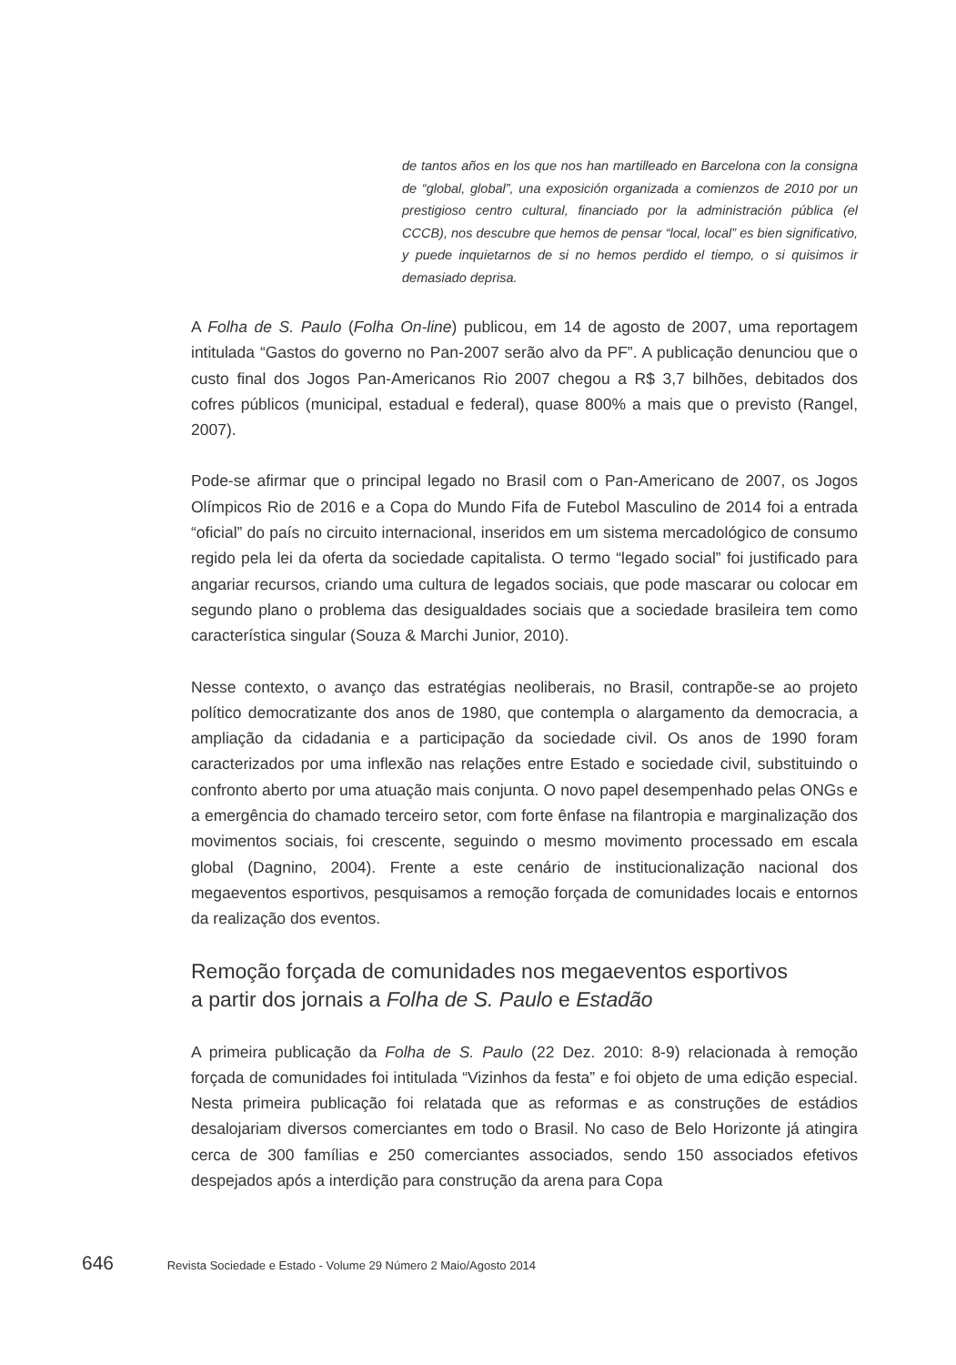de tantos años en los que nos han martilleado en Barcelona con la consigna de “global, global”, una exposición organizada a comienzos de 2010 por un prestigioso centro cultural, financiado por la administración pública (el CCCB), nos descubre que hemos de pensar “local, local” es bien significativo, y puede inquietarnos de si no hemos perdido el tiempo, o si quisimos ir demasiado deprisa.
A Folha de S. Paulo (Folha On-line) publicou, em 14 de agosto de 2007, uma reportagem intitulada “Gastos do governo no Pan-2007 serão alvo da PF”. A publicação denunciou que o custo final dos Jogos Pan-Americanos Rio 2007 chegou a R$ 3,7 bilhões, debitados dos cofres públicos (municipal, estadual e federal), quase 800% a mais que o previsto (Rangel, 2007).
Pode-se afirmar que o principal legado no Brasil com o Pan-Americano de 2007, os Jogos Olímpicos Rio de 2016 e a Copa do Mundo Fifa de Futebol Masculino de 2014 foi a entrada “oficial” do país no circuito internacional, inseridos em um sistema mercadológico de consumo regido pela lei da oferta da sociedade capitalista. O termo “legado social” foi justificado para angariar recursos, criando uma cultura de legados sociais, que pode mascarar ou colocar em segundo plano o problema das desigualdades sociais que a sociedade brasileira tem como característica singular (Souza & Marchi Junior, 2010).
Nesse contexto, o avanço das estratégias neoliberais, no Brasil, contrapõe-se ao projeto político democratizante dos anos de 1980, que contempla o alargamento da democracia, a ampliação da cidadania e a participação da sociedade civil. Os anos de 1990 foram caracterizados por uma inflexão nas relações entre Estado e sociedade civil, substituindo o confronto aberto por uma atuação mais conjunta. O novo papel desempenhado pelas ONGs e a emergência do chamado terceiro setor, com forte ênfase na filantropia e marginalização dos movimentos sociais, foi crescente, seguindo o mesmo movimento processado em escala global (Dagnino, 2004). Frente a este cenário de institucionalização nacional dos megaeventos esportivos, pesquisamos a remoção forçada de comunidades locais e entornos da realização dos eventos.
Remoção forçada de comunidades nos megaeventos esportivos
a partir dos jornais a Folha de S. Paulo e Estadão
A primeira publicação da Folha de S. Paulo (22 Dez. 2010: 8-9) relacionada à remoção forçada de comunidades foi intitulada “Vizinhos da festa” e foi objeto de uma edição especial. Nesta primeira publicação foi relatada que as reformas e as construções de estádios desalojariam diversos comerciantes em todo o Brasil. No caso de Belo Horizonte já atingira cerca de 300 famílias e 250 comerciantes associados, sendo 150 associados efetivos despejados após a interdição para construção da arena para Copa
646 Revista Sociedade e Estado - Volume 29 Número 2 Maio/Agosto 2014